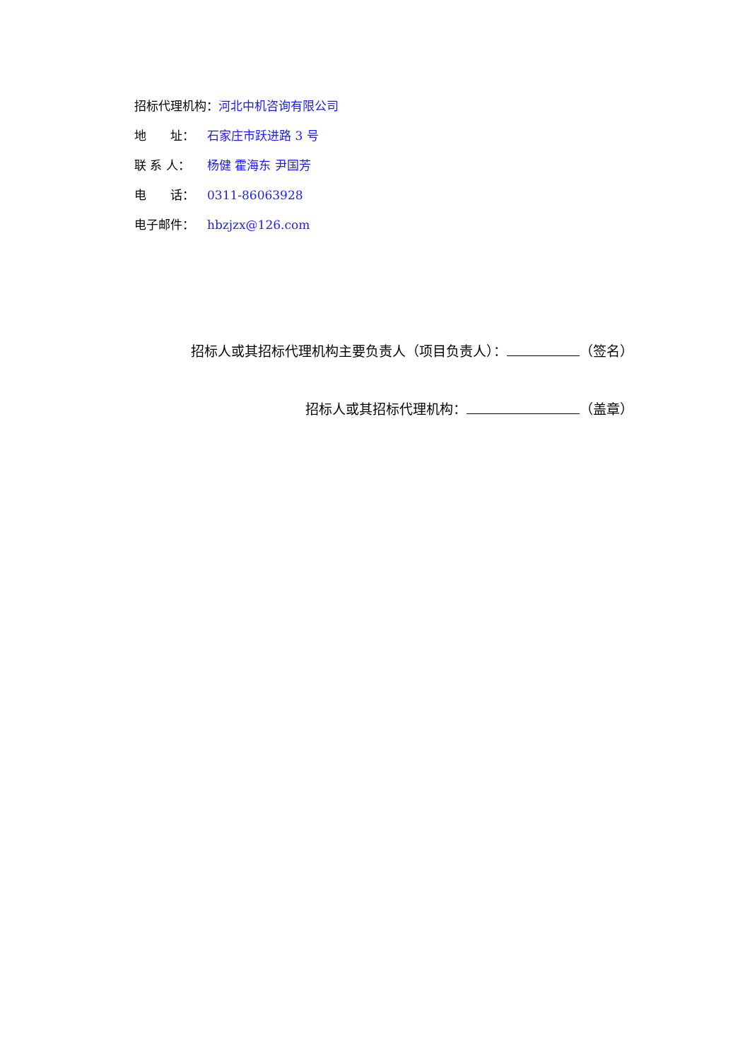招标代理机构： 河北中机咨询有限公司
地　　址： 石家庄市跃进路 3 号
联 系 人： 杨健 霍海东 尹国芳
电　　话： 0311-86063928
电子邮件： hbzjzx@126.com
招标人或其招标代理机构主要负责人（项目负责人）： （签名）
招标人或其招标代理机构： （盖章）